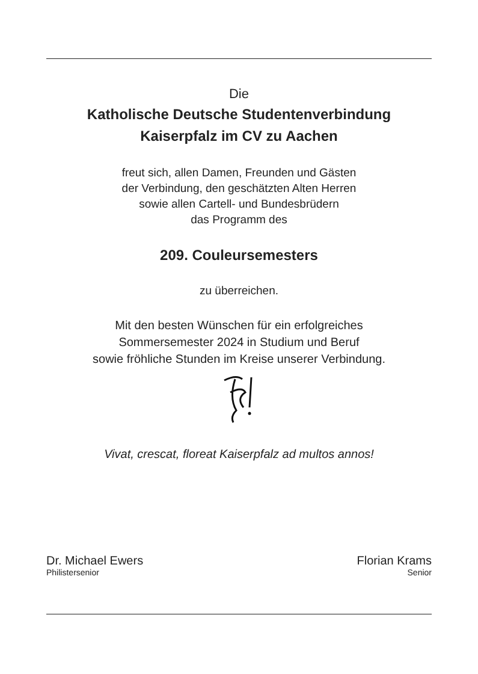Die
Katholische Deutsche Studentenverbindung
Kaiserpfalz im CV zu Aachen
freut sich, allen Damen, Freunden und Gästen
der Verbindung, den geschätzten Alten Herren
sowie allen Cartell- und Bundesbrüdern
das Programm des
209. Couleursemesters
zu überreichen.
Mit den besten Wünschen für ein erfolgreiches
Sommersemester 2024 in Studium und Beruf
sowie fröhliche Stunden im Kreise unserer Verbindung.
Vivat, crescat, floreat Kaiserpfalz ad multos annos!
Dr. Michael Ewers
Philistersenior
Florian Krams
Senior